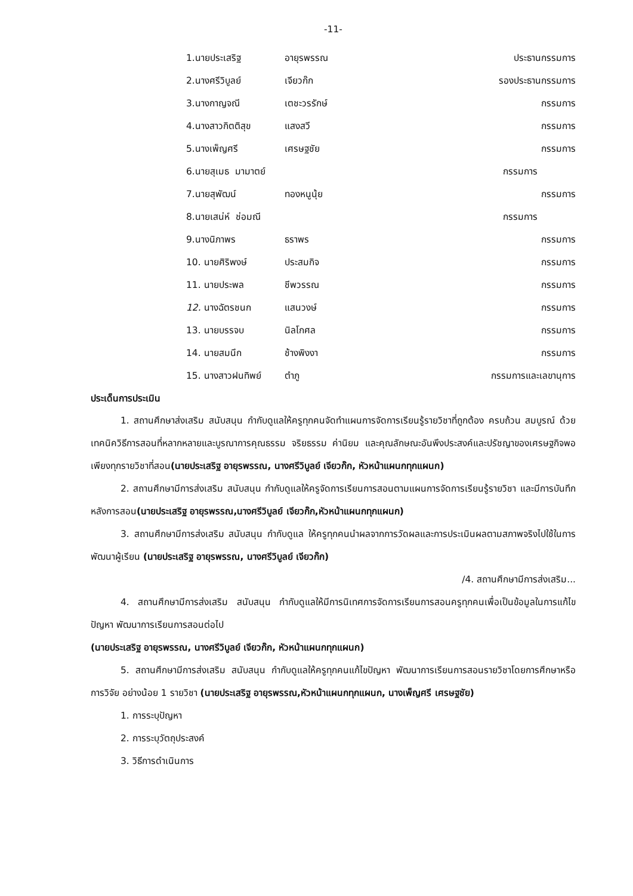-11-
1.นายประเสริฐ อายุรพรรณ ประธานกรรมการ
2.นางศรีวิบูลย์ เจียวก๊ก รองประธานกรรมการ
3.นางกาญจณี เตชะวรรักษ์ กรรมการ
4.นางสาวกิตติสุข แสงสวี กรรมการ
5.นางเพ็ญศรี เศรษฐชัย กรรมการ
6.นายสุเมธ มามาตย์ กรรมการ
7.นายสุพัฒน์ ทองหนูนุ้ย กรรมการ
8.นายเสน่ห์ ช่อมณี กรรมการ
9.นางนิภาพร ธราพร กรรมการ
10. นายศิริพงษ์ ประสมกิจ กรรมการ
11. นายประพล ชีพวรรณ กรรมการ
12. นางฉัตรชนก แสนวงษ์ กรรมการ
13. นายบรรจบ นิลโกศล กรรมการ
14. นายสมนึก ช้างพิงงา กรรมการ
15. นางสาวฝนทิพย์ ตำภู กรรมการและเลขานุการ
ประเด็นการประเมิน
1. สถานศึกษาส่งเสริม สนับสนุน กำกับดูแลให้ครูทุกคนจัดทำแผนการจัดการเรียนรู้รายวิชาที่ถูกต้อง ครบถ้วน สมบูรณ์ ด้วยเทคนิควิธีการสอนที่หลากหลายและบูรณาการคุณธรรม จริยธรรม ค่านิยม และคุณลักษณะอันพึงประสงค์และปรัชญาของเศรษฐกิจพอเพียงทุกรายวิชาที่สอน(นายประเสริฐ อายุรพรรณ, นางศรีวิบูลย์ เจียวก๊ก, หัวหน้าแผนกทุกแผนก)
2. สถานศึกษามีการส่งเสริม สนับสนุน กำกับดูแลให้ครูจัดการเรียนการสอนตามแผนการจัดการเรียนรู้รายวิชา และมีการบันทึกหลังการสอน(นายประเสริฐ อายุรพรรณ,นางศรีวิบูลย์ เจียวก๊ก,หัวหน้าแผนกทุกแผนก)
3. สถานศึกษามีการส่งเสริม สนับสนุน กำกับดูแล ให้ครูทุกคนนำผลจากการวัดผลและการประเมินผลตามสภาพจริงไปใช้ในการพัฒนาผู้เรียน (นายประเสริฐ อายุรพรรณ, นางศรีวิบูลย์ เจียวก๊ก)
/4. สถานศึกษามีการส่งเสริม...
4. สถานศึกษามีการส่งเสริม สนับสนุน กำกับดูแลให้มีการนิเทศการจัดการเรียนการสอนครูทุกคนเพื่อเป็นข้อมูลในการแก้ไขปัญหา พัฒนาการเรียนการสอนต่อไป
(นายประเสริฐ อายุรพรรณ, นางศรีวิบูลย์ เจียวก๊ก, หัวหน้าแผนกทุกแผนก)
5. สถานศึกษามีการส่งเสริม สนับสนุน กำกับดูแลให้ครูทุกคนแก้ไขปัญหา พัฒนาการเรียนการสอนรายวิชาโดยการศึกษาหรือการวิจัย อย่างน้อย 1 รายวิชา (นายประเสริฐ อายุรพรรณ,หัวหน้าแผนกทุกแผนก, นางเพ็ญศรี เศรษฐชัย)
1. การระบุปัญหา
2. การระบุวัตถุประสงค์
3. วิธีการดำเนินการ